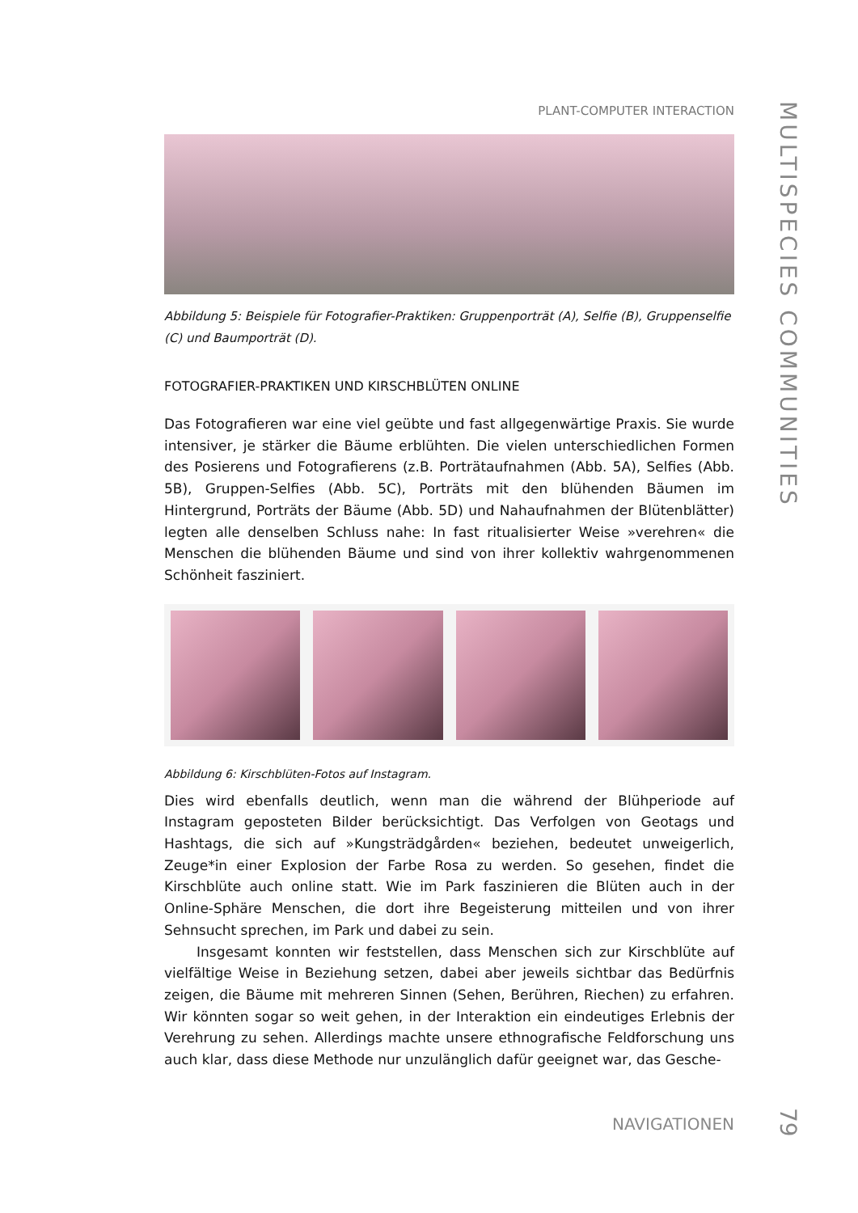PLANT-COMPUTER INTERACTION
Abbildung 5: Beispiele für Fotografier-Praktiken: Gruppenporträt (A), Selfie (B), Gruppenselfie (C) und Baumporträt (D).
FOTOGRAFIER-PRAKTIKEN UND KIRSCHBLÜTEN ONLINE
Das Fotografieren war eine viel geübte und fast allgegenwärtige Praxis. Sie wurde intensiver, je stärker die Bäume erblühten. Die vielen unterschiedlichen Formen des Posierens und Fotografierens (z.B. Porträtaufnahmen (Abb. 5A), Selfies (Abb. 5B), Gruppen-Selfies (Abb. 5C), Porträts mit den blühenden Bäumen im Hintergrund, Porträts der Bäume (Abb. 5D) und Nahaufnahmen der Blütenblätter) legten alle denselben Schluss nahe: In fast ritualisierter Weise »verehren« die Menschen die blühenden Bäume und sind von ihrer kollektiv wahrgenommenen Schönheit fasziniert.
Abbildung 6: Kirschblüten-Fotos auf Instagram.
Dies wird ebenfalls deutlich, wenn man die während der Blühperiode auf Instagram geposteten Bilder berücksichtigt. Das Verfolgen von Geotags und Hashtags, die sich auf »Kungsträdgården« beziehen, bedeutet unweigerlich, Zeuge*in einer Explosion der Farbe Rosa zu werden. So gesehen, findet die Kirschblüte auch online statt. Wie im Park faszinieren die Blüten auch in der Online-Sphäre Menschen, die dort ihre Begeisterung mitteilen und von ihrer Sehnsucht sprechen, im Park und dabei zu sein.
Insgesamt konnten wir feststellen, dass Menschen sich zur Kirschblüte auf vielfältige Weise in Beziehung setzen, dabei aber jeweils sichtbar das Bedürfnis zeigen, die Bäume mit mehreren Sinnen (Sehen, Berühren, Riechen) zu erfahren. Wir könnten sogar so weit gehen, in der Interaktion ein eindeutiges Erlebnis der Verehrung zu sehen. Allerdings machte unsere ethnografische Feldforschung uns auch klar, dass diese Methode nur unzulänglich dafür geeignet war, das Gesche-
NAVIGATIONEN
MULTISPECIES COMMUNITIES
79